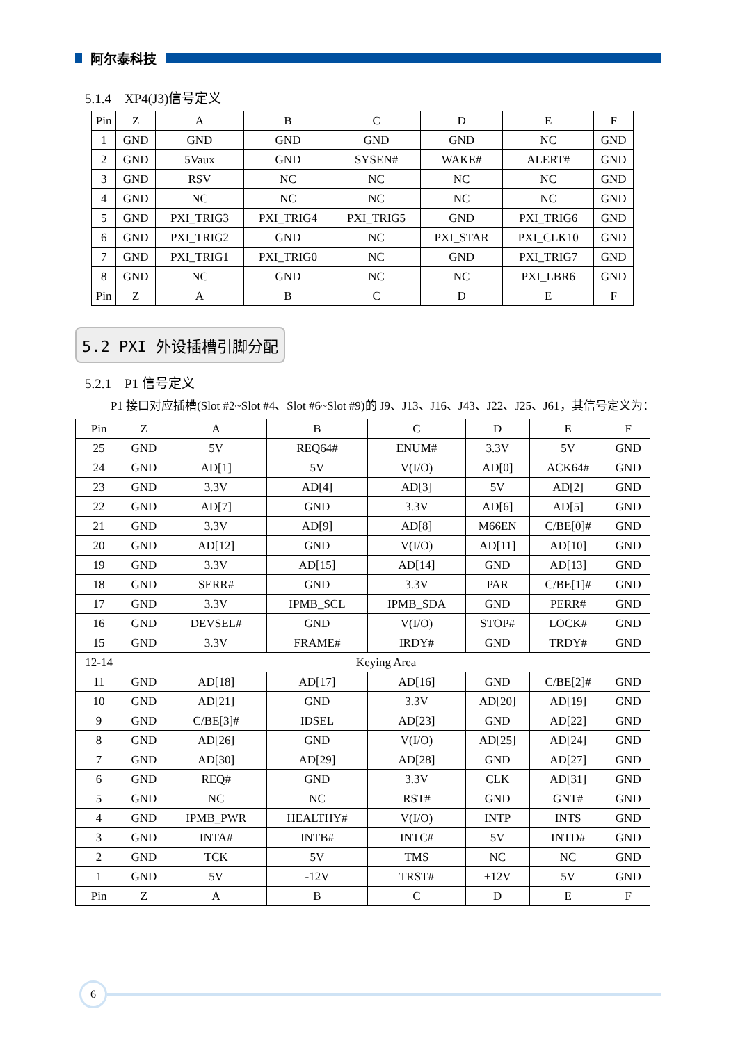阿尔泰科技
5.1.4　XP4(J3)信号定义
| Pin | Z | A | B | C | D | E | F |
| 1 | GND | GND | GND | GND | GND | NC | GND |
| 2 | GND | 5Vaux | GND | SYSEN# | WAKE# | ALERT# | GND |
| 3 | GND | RSV | NC | NC | NC | NC | GND |
| 4 | GND | NC | NC | NC | NC | NC | GND |
| 5 | GND | PXI_TRIG3 | PXI_TRIG4 | PXI_TRIG5 | GND | PXI_TRIG6 | GND |
| 6 | GND | PXI_TRIG2 | GND | NC | PXI_STAR | PXI_CLK10 | GND |
| 7 | GND | PXI_TRIG1 | PXI_TRIG0 | NC | GND | PXI_TRIG7 | GND |
| 8 | GND | NC | GND | NC | NC | PXI_LBR6 | GND |
| Pin | Z | A | B | C | D | E | F |
5.2 PXI 外设插槽引脚分配
5.2.1　P1 信号定义
P1 接口对应插槽(Slot #2~Slot #4、Slot #6~Slot #9)的 J9、J13、J16、J43、J22、J25、J61，其信号定义为：
| Pin | Z | A | B | C | D | E | F |
| 25 | GND | 5V | REQ64# | ENUM# | 3.3V | 5V | GND |
| 24 | GND | AD[1] | 5V | V(I/O) | AD[0] | ACK64# | GND |
| 23 | GND | 3.3V | AD[4] | AD[3] | 5V | AD[2] | GND |
| 22 | GND | AD[7] | GND | 3.3V | AD[6] | AD[5] | GND |
| 21 | GND | 3.3V | AD[9] | AD[8] | M66EN | C/BE[0]# | GND |
| 20 | GND | AD[12] | GND | V(I/O) | AD[11] | AD[10] | GND |
| 19 | GND | 3.3V | AD[15] | AD[14] | GND | AD[13] | GND |
| 18 | GND | SERR# | GND | 3.3V | PAR | C/BE[1]# | GND |
| 17 | GND | 3.3V | IPMB_SCL | IPMB_SDA | GND | PERR# | GND |
| 16 | GND | DEVSEL# | GND | V(I/O) | STOP# | LOCK# | GND |
| 15 | GND | 3.3V | FRAME# | IRDY# | GND | TRDY# | GND |
| 12-14 | Keying Area | | | | | | |
| 11 | GND | AD[18] | AD[17] | AD[16] | GND | C/BE[2]# | GND |
| 10 | GND | AD[21] | GND | 3.3V | AD[20] | AD[19] | GND |
| 9 | GND | C/BE[3]# | IDSEL | AD[23] | GND | AD[22] | GND |
| 8 | GND | AD[26] | GND | V(I/O) | AD[25] | AD[24] | GND |
| 7 | GND | AD[30] | AD[29] | AD[28] | GND | AD[27] | GND |
| 6 | GND | REQ# | GND | 3.3V | CLK | AD[31] | GND |
| 5 | GND | NC | NC | RST# | GND | GNT# | GND |
| 4 | GND | IPMB_PWR | HEALTHY# | V(I/O) | INTP | INTS | GND |
| 3 | GND | INTA# | INTB# | INTC# | 5V | INTD# | GND |
| 2 | GND | TCK | 5V | TMS | NC | NC | GND |
| 1 | GND | 5V | -12V | TRST# | +12V | 5V | GND |
| Pin | Z | A | B | C | D | E | F |
6